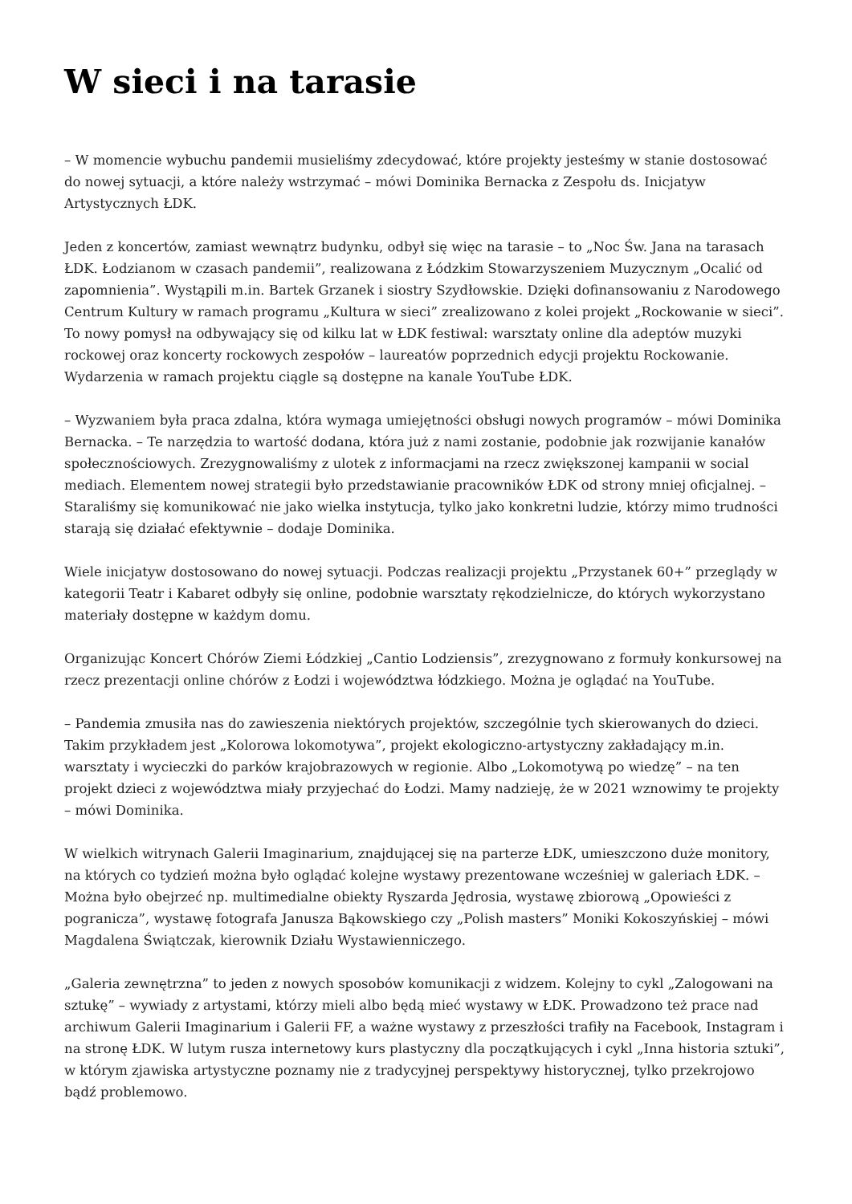W sieci i na tarasie
– W momencie wybuchu pandemii musieliśmy zdecydować, które projekty jesteśmy w stanie dostosować do nowej sytuacji, a które należy wstrzymać – mówi Dominika Bernacka z Zespołu ds. Inicjatyw Artystycznych ŁDK.
Jeden z koncertów, zamiast wewnątrz budynku, odbył się więc na tarasie – to „Noc Św. Jana na tarasach ŁDK. Łodzianom w czasach pandemii”, realizowana z Łódzkim Stowarzyszeniem Muzycznym „Ocalić od zapomnienia”. Wystąpili m.in. Bartek Grzanek i siostry Szydłowskie. Dzięki dofinansowaniu z Narodowego Centrum Kultury w ramach programu „Kultura w sieci” zrealizowano z kolei projekt „Rockowanie w sieci”. To nowy pomysł na odbywający się od kilku lat w ŁDK festiwal: warsztaty online dla adeptów muzyki rockowej oraz koncerty rockowych zespołów – laureatów poprzednich edycji projektu Rockowanie. Wydarzenia w ramach projektu ciągle są dostępne na kanale YouTube ŁDK.
– Wyzwaniem była praca zdalna, która wymaga umiejętności obsługi nowych programów – mówi Dominika Bernacka. – Te narzędzia to wartość dodana, która już z nami zostanie, podobnie jak rozwijanie kanałów społecznościowych. Zrezygnowaliśmy z ulotek z informacjami na rzecz zwiększonej kampanii w social mediach. Elementem nowej strategii było przedstawianie pracowników ŁDK od strony mniej oficjalnej. – Staraliśmy się komunikować nie jako wielka instytucja, tylko jako konkretni ludzie, którzy mimo trudności starają się działać efektywnie – dodaje Dominika.
Wiele inicjatyw dostosowano do nowej sytuacji. Podczas realizacji projektu „Przystanek 60+” przeglądy w kategorii Teatr i Kabaret odbyły się online, podobnie warsztaty rękodzielnicze, do których wykorzystano materiały dostępne w każdym domu.
Organizując Koncert Chórów Ziemi Łódzkiej „Cantio Lodziensis”, zrezygnowano z formuły konkursowej na rzecz prezentacji online chórów z Łodzi i województwa łódzkiego. Można je oglądać na YouTube.
– Pandemia zmusiła nas do zawieszenia niektórych projektów, szczególnie tych skierowanych do dzieci. Takim przykładem jest „Kolorowa lokomotywa”, projekt ekologiczno-artystyczny zakładający m.in. warsztaty i wycieczki do parków krajobrazowych w regionie. Albo „Lokomotywą po wiedzę” – na ten projekt dzieci z województwa miały przyjechać do Łodzi. Mamy nadzieję, że w 2021 wznowimy te projekty – mówi Dominika.
W wielkich witrynach Galerii Imaginarium, znajdującej się na parterze ŁDK, umieszczono duże monitory, na których co tydzień można było oglądać kolejne wystawy prezentowane wcześniej w galeriach ŁDK. – Można było obejrzeć np. multimedialne obiekty Ryszarda Jędrosia, wystawę zbiorową „Opowieści z pogranicza”, wystawę fotografa Janusza Bąkowskiego czy „Polish masters” Moniki Kokoszyńskiej – mówi Magdalena Świątczak, kierownik Działu Wystawienniczego.
„Galeria zewnętrzna” to jeden z nowych sposobów komunikacji z widzem. Kolejny to cykl „Zalogowani na sztukę” – wywiady z artystami, którzy mieli albo będą mieć wystawy w ŁDK. Prowadzono też prace nad archiwum Galerii Imaginarium i Galerii FF, a ważne wystawy z przeszłości trafiły na Facebook, Instagram i na stronę ŁDK. W lutym rusza internetowy kurs plastyczny dla początkujących i cykl „Inna historia sztuki”, w którym zjawiska artystyczne poznamy nie z tradycyjnej perspektywy historycznej, tylko przekrojowo bądź problemowo.